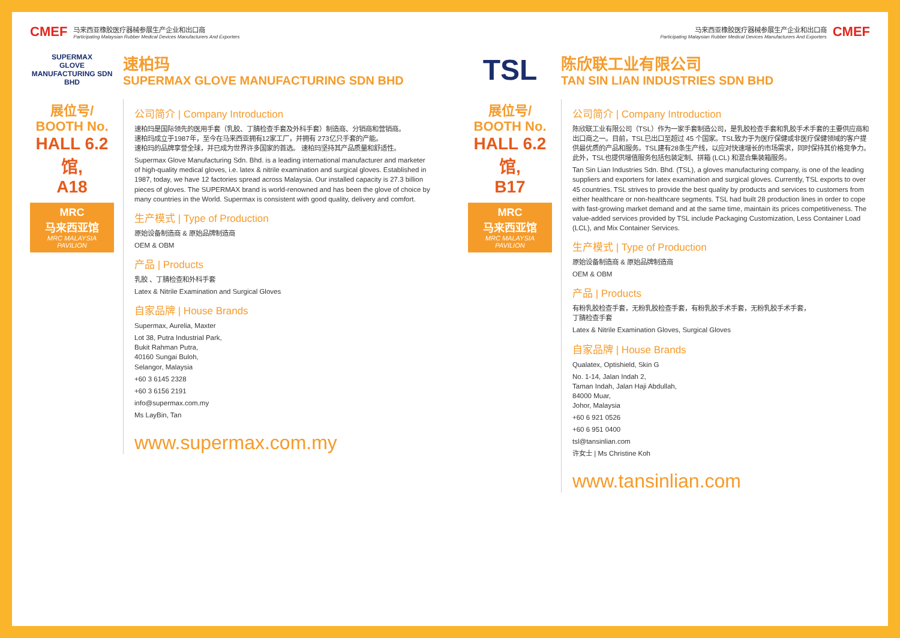CMEF
马来西亚橡胶医疗器械参展生产企业和出口商
Participating Malaysian Rubber Medical Devices Manufacturers And Exporters
SUPERMAX
GLOVE MANUFACTURING SDN BHD
速柏玛
SUPERMAX GLOVE MANUFACTURING SDN BHD
展位号/
BOOTH No.
HALL 6.2馆,
A18
MRC
马来西亚馆
MRC MALAYSIA PAVILION
公司简介 | Company Introduction
速柏玛是国际领先的医用手套（乳胶、丁腈检查手套及外科手套）制造商、分销商和营销商。
速柏玛成立于1987年，至今在马来西亚拥有12家工厂，并拥有 273亿只手套的产能。
速柏玛的品牌享誉全球，并已成为世界许多国家的首选。 速柏玛坚持其产品质量和舒适性。
Supermax Glove Manufacturing Sdn. Bhd. is a leading international manufacturer and marketer of high-quality medical gloves, i.e. latex & nitrile examination and surgical gloves. Established in 1987, today, we have 12 factories spread across Malaysia. Our installed capacity is 27.3 billion pieces of gloves. The SUPERMAX brand is world-renowned and has been the glove of choice by many countries in the World. Supermax is consistent with good quality, delivery and comfort.
生产模式 | Type of Production
原始设备制造商 & 原始品牌制造商
OEM & OBM
产品 | Products
乳胶 、丁腈检查和外科手套
Latex & Nitrile Examination and Surgical Gloves
自家品牌 | House Brands
Supermax, Aurelia, Maxter
Lot 38, Putra Industrial Park,
Bukit Rahman Putra,
40160 Sungai Buloh,
Selangor, Malaysia
+60 3 6145 2328
+60 3 6156 2191
info@supermax.com.my
Ms LayBin, Tan
www.supermax.com.my
马来西亚橡胶医疗器械参展生产企业和出口商
Participating Malaysian Rubber Medical Devices Manufacturers And Exporters
CMEF
TSL
陈欣联工业有限公司
TAN SIN LIAN INDUSTRIES SDN BHD
展位号/
BOOTH No.
HALL 6.2馆,
B17
MRC
马来西亚馆
MRC MALAYSIA PAVILION
公司简介 | Company Introduction
陈欣联工业有限公司（TSL）作为一家手套制造公司，是乳胶检查手套和乳胶手术手套的主要供应商和出口商之一。目前，TSL已出口至超过 45 个国家。TSL致力于为医疗保健或非医疗保健领域的客户提供最优质的产品和服务。TSL建有28条生产线，以应对快速增长的市场需求，同时保持其价格竞争力。此外，TSL也提供增值服务包括包装定制、拼箱 (LCL) 和混合集装箱服务。
Tan Sin Lian Industries Sdn. Bhd. (TSL), a gloves manufacturing company, is one of the leading suppliers and exporters for latex examination and surgical gloves. Currently, TSL exports to over 45 countries. TSL strives to provide the best quality by products and services to customers from either healthcare or non-healthcare segments. TSL had built 28 production lines in order to cope with fast-growing market demand and at the same time, maintain its prices competitiveness. The value-added services provided by TSL include Packaging Customization, Less Container Load (LCL), and Mix Container Services.
生产模式 | Type of Production
原始设备制造商 & 原始品牌制造商
OEM & OBM
产品 | Products
有粉乳胶检查手套，无粉乳胶检查手套，有粉乳胶手术手套，无粉乳胶手术手套，
丁腈检查手套
Latex & Nitrile Examination Gloves, Surgical Gloves
自家品牌 | House Brands
Qualatex, Optishield, Skin G
No. 1-14, Jalan Indah 2,
Taman Indah, Jalan Haji Abdullah,
84000 Muar,
Johor, Malaysia
+60 6 921 0526
+60 6 951 0400
tsl@tansinlian.com
许女士 | Ms Christine Koh
www.tansinlian.com